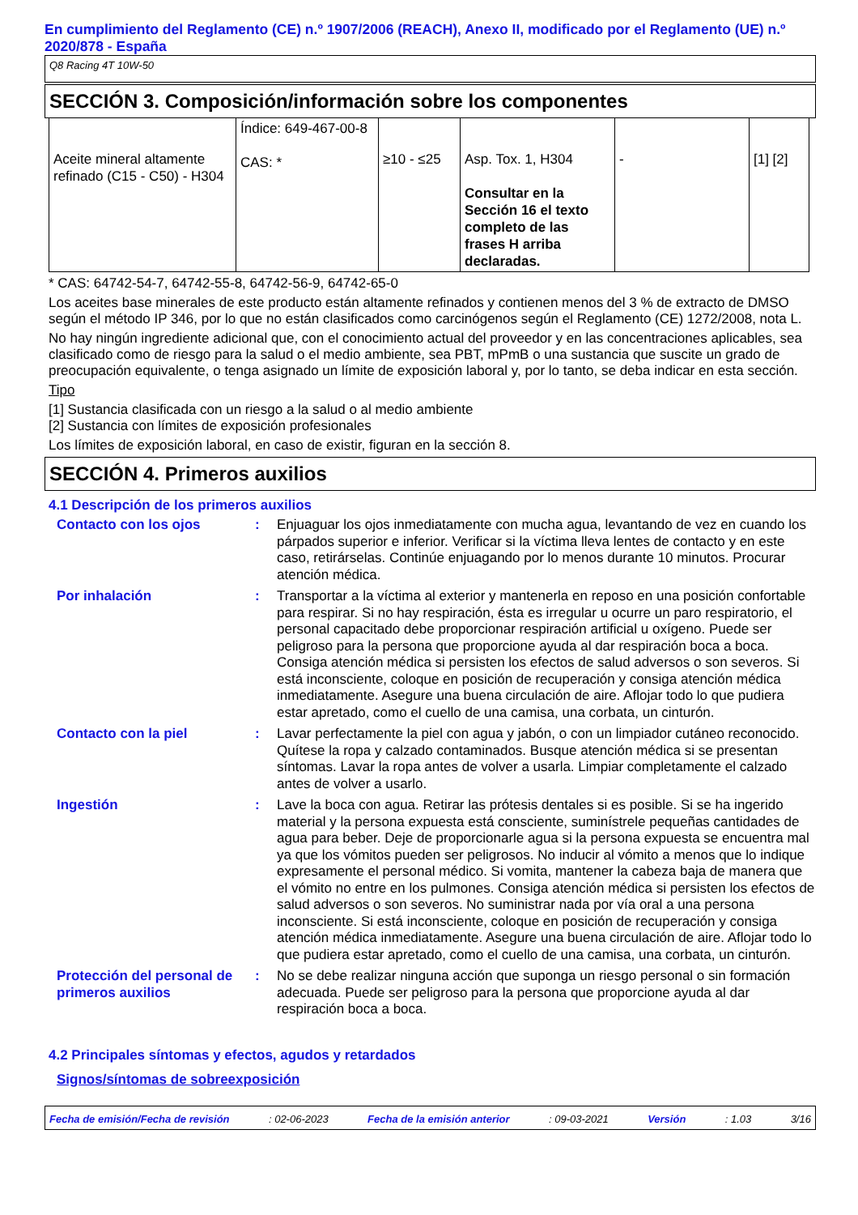En cumplimiento del Reglamento (CE) n.º 1907/2006 (REACH), Anexo II, modificado por el Reglamento (UE) n.º 2020/878 - España
Q8 Racing 4T 10W-50
SECCIÓN 3. Composición/información sobre los componentes
| Aceite mineral altamente refinado (C15 - C50) - H304 | Índice: 649-467-00-8 CAS: * | ≥10 - ≤25 | Asp. Tox. 1, H304 Consultar en la Sección 16 el texto completo de las frases H arriba declaradas. | - | [1] [2] |
* CAS: 64742-54-7, 64742-55-8, 64742-56-9, 64742-65-0
Los aceites base minerales de este producto están altamente refinados y contienen menos del 3 % de extracto de DMSO según el método IP 346, por lo que no están clasificados como carcinógenos según el Reglamento (CE) 1272/2008, nota L.
No hay ningún ingrediente adicional que, con el conocimiento actual del proveedor y en las concentraciones aplicables, sea clasificado como de riesgo para la salud o el medio ambiente, sea PBT, mPmB o una sustancia que suscite un grado de preocupación equivalente, o tenga asignado un límite de exposición laboral y, por lo tanto, se deba indicar en esta sección.
Tipo
[1] Sustancia clasificada con un riesgo a la salud o al medio ambiente
[2] Sustancia con límites de exposición profesionales
Los límites de exposición laboral, en caso de existir, figuran en la sección 8.
SECCIÓN 4. Primeros auxilios
4.1 Descripción de los primeros auxilios
Contacto con los ojos : Enjuaguar los ojos inmediatamente con mucha agua, levantando de vez en cuando los párpados superior e inferior. Verificar si la víctima lleva lentes de contacto y en este caso, retirárselas. Continúe enjuagando por lo menos durante 10 minutos. Procurar atención médica.
Por inhalación : Transportar a la víctima al exterior y mantenerla en reposo en una posición confortable para respirar. Si no hay respiración, ésta es irregular u ocurre un paro respiratorio, el personal capacitado debe proporcionar respiración artificial u oxígeno. Puede ser peligroso para la persona que proporcione ayuda al dar respiración boca a boca. Consiga atención médica si persisten los efectos de salud adversos o son severos. Si está inconsciente, coloque en posición de recuperación y consiga atención médica inmediatamente. Asegure una buena circulación de aire. Aflojar todo lo que pudiera estar apretado, como el cuello de una camisa, una corbata, un cinturón.
Contacto con la piel : Lavar perfectamente la piel con agua y jabón, o con un limpiador cutáneo reconocido. Quítese la ropa y calzado contaminados. Busque atención médica si se presentan síntomas. Lavar la ropa antes de volver a usarla. Limpiar completamente el calzado antes de volver a usarlo.
Ingestión : Lave la boca con agua. Retirar las prótesis dentales si es posible. Si se ha ingerido material y la persona expuesta está consciente, suminístrele pequeñas cantidades de agua para beber. Deje de proporcionarle agua si la persona expuesta se encuentra mal ya que los vómitos pueden ser peligrosos. No inducir al vómito a menos que lo indique expresamente el personal médico. Si vomita, mantener la cabeza baja de manera que el vómito no entre en los pulmones. Consiga atención médica si persisten los efectos de salud adversos o son severos. No suministrar nada por vía oral a una persona inconsciente. Si está inconsciente, coloque en posición de recuperación y consiga atención médica inmediatamente. Asegure una buena circulación de aire. Aflojar todo lo que pudiera estar apretado, como el cuello de una camisa, una corbata, un cinturón.
Protección del personal de primeros auxilios
: No se debe realizar ninguna acción que suponga un riesgo personal o sin formación adecuada. Puede ser peligroso para la persona que proporcione ayuda al dar respiración boca a boca.
4.2 Principales síntomas y efectos, agudos y retardados
Signos/síntomas de sobreexposición
Fecha de emisión/Fecha de revisión: 02-06-2023 Fecha de la emisión anterior: 09-03-2021 Versión: 1.03 3/16